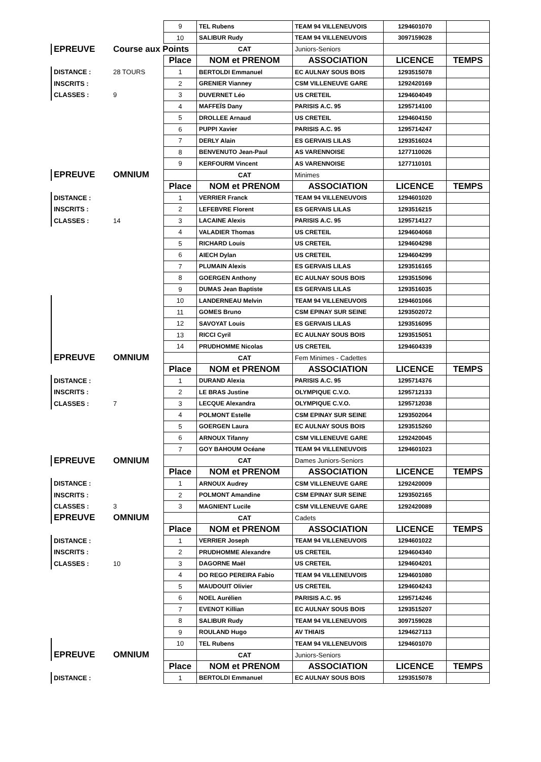| | | 9 | TEL Rubens | TEAM 94 VILLENEUVOIS | 1294601070 | |
| | | 10 | SALIBUR Rudy | TEAM 94 VILLENEUVOIS | 3097159028 | |
| EPREUVE | Course aux Points | | CAT | Juniors-Seniors | | |
| | | Place | NOM et PRENOM | ASSOCIATION | LICENCE | TEMPS |
| DISTANCE : | 28 TOURS | 1 | BERTOLDI Emmanuel | EC AULNAY SOUS BOIS | 1293515078 | |
| INSCRITS : | | 2 | GRENIER Vianney | CSM VILLENEUVE GARE | 1292420169 | |
| CLASSES : | 9 | 3 | DUVERNET Léo | US CRETEIL | 1294604049 | |
| | | 4 | MAFFEÏS Dany | PARISIS A.C. 95 | 1295714100 | |
| | | 5 | DROLLEE Arnaud | US CRETEIL | 1294604150 | |
| | | 6 | PUPPI Xavier | PARISIS A.C. 95 | 1295714247 | |
| | | 7 | DERLY Alain | ES GERVAIS LILAS | 1293516024 | |
| | | 8 | BENVENUTO Jean-Paul | AS VARENNOISE | 1277110026 | |
| | | 9 | KERFOURM Vincent | AS VARENNOISE | 1277110101 | |
| EPREUVE | OMNIUM | | CAT | Minimes | | |
| | | Place | NOM et PRENOM | ASSOCIATION | LICENCE | TEMPS |
| DISTANCE : | | 1 | VERRIER Franck | TEAM 94 VILLENEUVOIS | 1294601020 | |
| INSCRITS : | | 2 | LEFEBVRE Florent | ES GERVAIS LILAS | 1293516215 | |
| CLASSES : | 14 | 3 | LACAINE Alexis | PARISIS A.C. 95 | 1295714127 | |
| | | 4 | VALADIER Thomas | US CRETEIL | 1294604068 | |
| | | 5 | RICHARD Louis | US CRETEIL | 1294604298 | |
| | | 6 | AIECH Dylan | US CRETEIL | 1294604299 | |
| | | 7 | PLUMAIN Alexis | ES GERVAIS LILAS | 1293516165 | |
| | | 8 | GOERGEN Anthony | EC AULNAY SOUS BOIS | 1293515096 | |
| | | 9 | DUMAS Jean Baptiste | ES GERVAIS LILAS | 1293516035 | |
| | | 10 | LANDERNEAU Melvin | TEAM 94 VILLENEUVOIS | 1294601066 | |
| | | 11 | GOMES Bruno | CSM EPINAY SUR SEINE | 1293502072 | |
| | | 12 | SAVOYAT Louis | ES GERVAIS LILAS | 1293516095 | |
| | | 13 | RICCI Cyril | EC AULNAY SOUS BOIS | 1293515051 | |
| | | 14 | PRUDHOMME Nicolas | US CRETEIL | 1294604339 | |
| EPREUVE | OMNIUM | | CAT | Fem Minimes - Cadettes | | |
| | | Place | NOM et PRENOM | ASSOCIATION | LICENCE | TEMPS |
| DISTANCE : | | 1 | DURAND Alexia | PARISIS A.C. 95 | 1295714376 | |
| INSCRITS : | | 2 | LE BRAS Justine | OLYMPIQUE C.V.O. | 1295712133 | |
| CLASSES : | 7 | 3 | LECQUE Alexandra | OLYMPIQUE C.V.O. | 1295712038 | |
| | | 4 | POLMONT Estelle | CSM EPINAY SUR SEINE | 1293502064 | |
| | | 5 | GOERGEN Laura | EC AULNAY SOUS BOIS | 1293515260 | |
| | | 6 | ARNOUX Tifanny | CSM VILLENEUVE GARE | 1292420045 | |
| | | 7 | GOY BAHOUM Océane | TEAM 94 VILLENEUVOIS | 1294601023 | |
| EPREUVE | OMNIUM | | CAT | Dames Juniors-Seniors | | |
| | | Place | NOM et PRENOM | ASSOCIATION | LICENCE | TEMPS |
| DISTANCE : | | 1 | ARNOUX Audrey | CSM VILLENEUVE GARE | 1292420009 | |
| INSCRITS : | | 2 | POLMONT Amandine | CSM EPINAY SUR SEINE | 1293502165 | |
| CLASSES : | 3 | 3 | MAGNIENT Lucile | CSM VILLENEUVE GARE | 1292420089 | |
| EPREUVE | OMNIUM | | CAT | Cadets | | |
| | | Place | NOM et PRENOM | ASSOCIATION | LICENCE | TEMPS |
| DISTANCE : | | 1 | VERRIER Joseph | TEAM 94 VILLENEUVOIS | 1294601022 | |
| INSCRITS : | | 2 | PRUDHOMME Alexandre | US CRETEIL | 1294604340 | |
| CLASSES : | 10 | 3 | DAGORNE Maël | US CRETEIL | 1294604201 | |
| | | 4 | DO REGO PEREIRA Fabio | TEAM 94 VILLENEUVOIS | 1294601080 | |
| | | 5 | MAUDOUIT Olivier | US CRETEIL | 1294604243 | |
| | | 6 | NOEL Aurélien | PARISIS A.C. 95 | 1295714246 | |
| | | 7 | EVENOT Killian | EC AULNAY SOUS BOIS | 1293515207 | |
| | | 8 | SALIBUR Rudy | TEAM 94 VILLENEUVOIS | 3097159028 | |
| | | 9 | ROULAND Hugo | AV THIAIS | 1294627113 | |
| | | 10 | TEL Rubens | TEAM 94 VILLENEUVOIS | 1294601070 | |
| EPREUVE | OMNIUM | | CAT | Juniors-Seniors | | |
| | | Place | NOM et PRENOM | ASSOCIATION | LICENCE | TEMPS |
| DISTANCE : | | 1 | BERTOLDI Emmanuel | EC AULNAY SOUS BOIS | 1293515078 | |